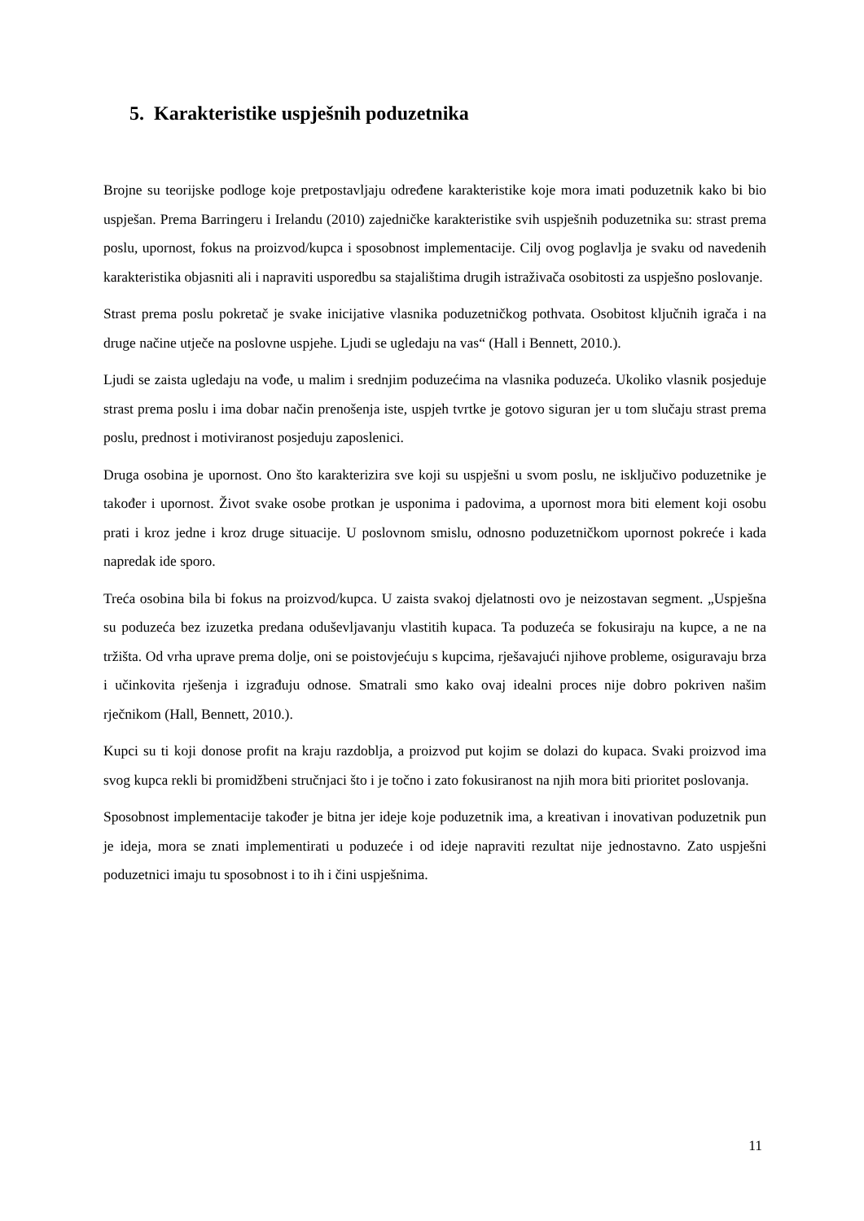5. Karakteristike uspješnih poduzetnika
Brojne su teorijske podloge koje pretpostavljaju određene karakteristike koje mora imati poduzetnik kako bi bio uspješan. Prema Barringeru i Irelandu (2010) zajedničke karakteristike svih uspješnih poduzetnika su: strast prema poslu, upornost, fokus na proizvod/kupca i sposobnost implementacije. Cilj ovog poglavlja je svaku od navedenih karakteristika objasniti ali i napraviti usporedbu sa stajalištima drugih istraživača osobitosti za uspješno poslovanje.
Strast prema poslu pokretač je svake inicijative vlasnika poduzetničkog pothvata. Osobitost ključnih igrača i na druge načine utječe na poslovne uspjehe. Ljudi se ugledaju na vas“ (Hall i Bennett, 2010.).
Ljudi se zaista ugledaju na vođe, u malim i srednjim poduzećima na vlasnika poduzeća. Ukoliko vlasnik posjeduje strast prema poslu i ima dobar način prenošenja iste, uspjeh tvrtke je gotovo siguran jer u tom slučaju strast prema poslu, prednost i motiviranost posjeduju zaposlenici.
Druga osobina je upornost. Ono što karakterizira sve koji su uspješni u svom poslu, ne isključivo poduzetnike je također i upornost. Život svake osobe protkan je usponima i padovima, a upornost mora biti element koji osobu prati i kroz jedne i kroz druge situacije. U poslovnom smislu, odnosno poduzetničkom upornost pokreće i kada napredak ide sporo.
Treća osobina bila bi fokus na proizvod/kupca. U zaista svakoj djelatnosti ovo je neizostavan segment. „Uspješna su poduzeća bez izuzetka predana oduševljavanju vlastitih kupaca. Ta poduzeća se fokusiraju na kupce, a ne na tržišta. Od vrha uprave prema dolje, oni se poistovjećuju s kupcima, rješavajući njihove probleme, osiguravaju brza i učinkovita rješenja i izgrađuju odnose. Smatrali smo kako ovaj idealni proces nije dobro pokriven našim rječnikom (Hall, Bennett, 2010.).
Kupci su ti koji donose profit na kraju razdoblja, a proizvod put kojim se dolazi do kupaca. Svaki proizvod ima svog kupca rekli bi promidžbeni stručnjaci što i je točno i zato fokusiranost na njih mora biti prioritet poslovanja.
Sposobnost implementacije također je bitna jer ideje koje poduzetnik ima, a kreativan i inovativan poduzetnik pun je ideja, mora se znati implementirati u poduzeće i od ideje napraviti rezultat nije jednostavno. Zato uspješni poduzetnici imaju tu sposobnost i to ih i čini uspješnima.
11